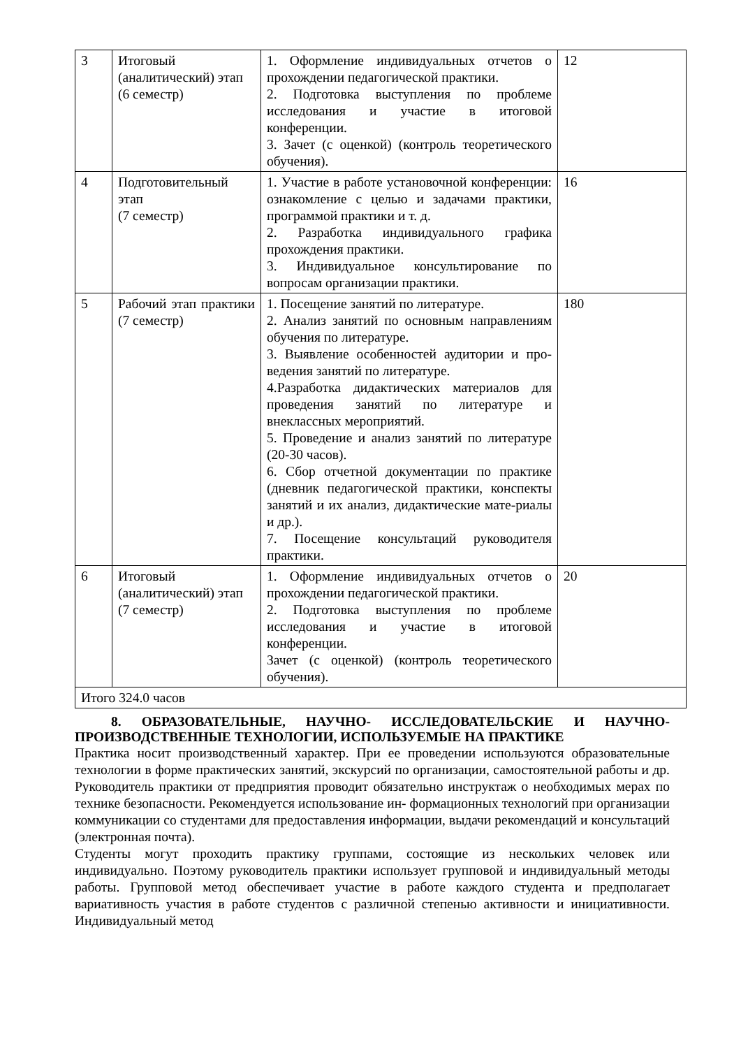| 3 | Итоговый (аналитический) этап (6 семестр) | 1. Оформление индивидуальных отчетов о прохождении педагогической практики. 2. Подготовка выступления по проблеме исследования и участие в итоговой конференции. 3. Зачет (с оценкой) (контроль теоретического обучения). | 12 |
| 4 | Подготовительный этап (7 семестр) | 1. Участие в работе установочной конференции: ознакомление с целью и задачами практики, программой практики и т. д. 2. Разработка индивидуального графика прохождения практики. 3. Индивидуальное консультирование по вопросам организации практики. | 16 |
| 5 | Рабочий этап практики (7 семестр) | 1. Посещение занятий по литературе. 2. Анализ занятий по основным направлениям обучения по литературе. 3. Выявление особенностей аудитории и про-ведения занятий по литературе. 4.Разработка дидактических материалов для проведения занятий по литературе и внеклассных мероприятий. 5. Проведение и анализ занятий по литературе (20-30 часов). 6. Сбор отчетной документации по практике (дневник педагогической практики, конспекты занятий и их анализ, дидактические мате-риалы и др.). 7. Посещение консультаций руководителя практики. | 180 |
| 6 | Итоговый (аналитический) этап (7 семестр) | 1. Оформление индивидуальных отчетов о прохождении педагогической практики. 2. Подготовка выступления по проблеме исследования и участие в итоговой конференции. Зачет (с оценкой) (контроль теоретического обучения). | 20 |
| Итого 324.0 часов | | | |
8. ОБРАЗОВАТЕЛЬНЫЕ, НАУЧНО- ИССЛЕДОВАТЕЛЬСКИЕ И НАУЧНО-ПРОИЗВОДСТВЕННЫЕ ТЕХНОЛОГИИ, ИСПОЛЬЗУЕМЫЕ НА ПРАКТИКЕ
Практика носит производственный характер. При ее проведении используются образовательные технологии в форме практических занятий, экскурсий по организации, самостоятельной работы и др. Руководитель практики от предприятия проводит обязательно инструктаж о необходимых мерах по технике безопасности. Рекомендуется использование ин- формационных технологий при организации коммуникации со студентами для предоставления информации, выдачи рекомендаций и консультаций (электронная почта).
Студенты могут проходить практику группами, состоящие из нескольких человек или индивидуально. Поэтому руководитель практики использует групповой и индивидуальный методы работы. Групповой метод обеспечивает участие в работе каждого студента и предполагает вариативность участия в работе студентов с различной степенью активности и инициативности. Индивидуальный метод